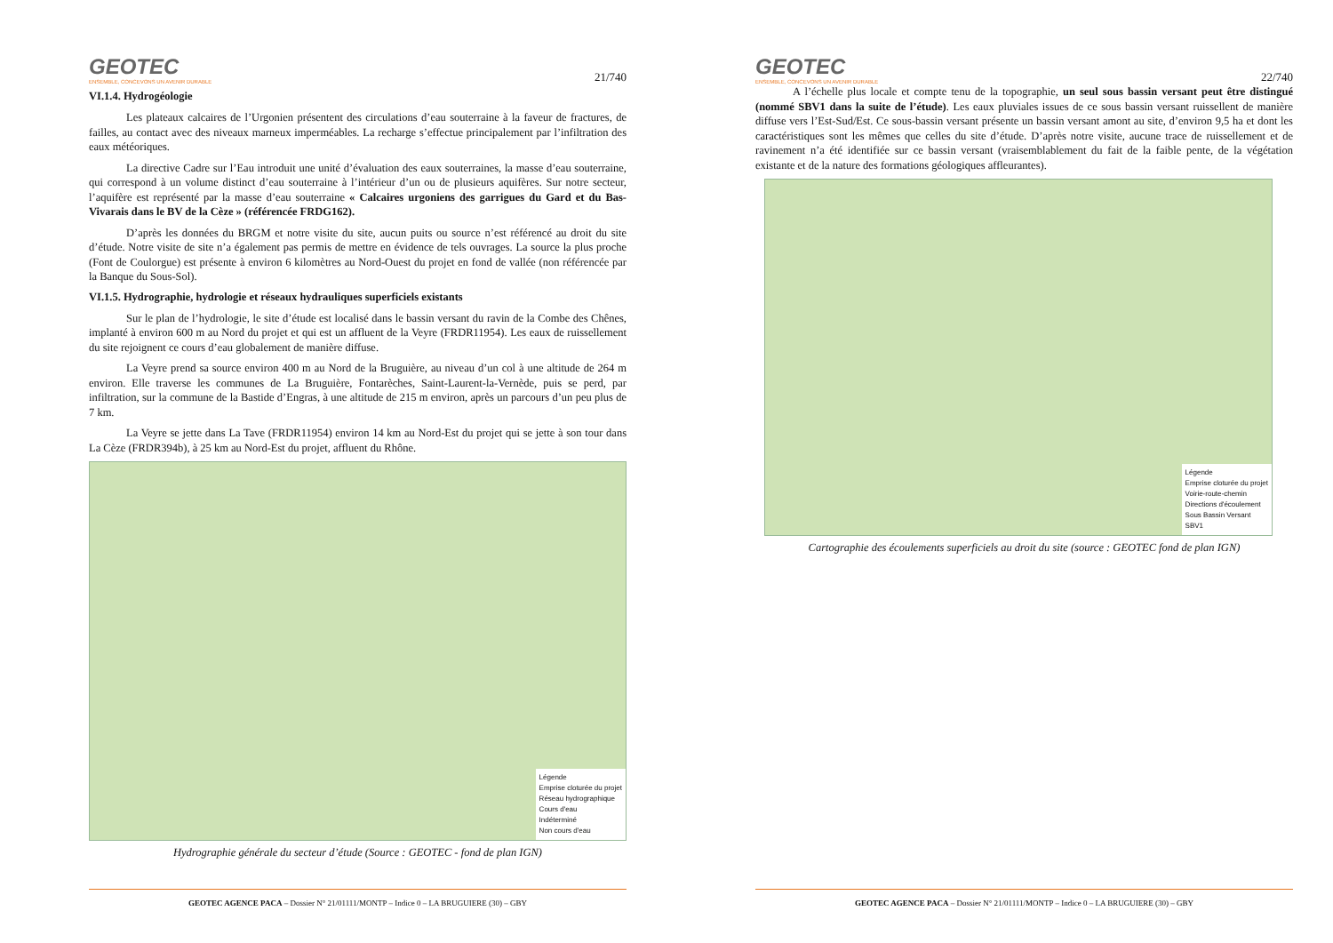GEOTEC
ENSEMBLE, CONCEVONS UN AVENIR DURABLE
21/740
VI.1.4. Hydrogéologie
Les plateaux calcaires de l’Urgonien présentent des circulations d’eau souterraine à la faveur de fractures, de failles, au contact avec des niveaux marneux imperméables. La recharge s’effectue principalement par l’infiltration des eaux météoriques.
La directive Cadre sur l’Eau introduit une unité d’évaluation des eaux souterraines, la masse d’eau souterraine, qui correspond à un volume distinct d’eau souterraine à l’intérieur d’un ou de plusieurs aquifères. Sur notre secteur, l’aquifère est représenté par la masse d’eau souterraine « Calcaires urgoniens des garrigues du Gard et du Bas-Vivarais dans le BV de la Cèze » (référencée FRDG162).
D’après les données du BRGM et notre visite du site, aucun puits ou source n’est référencé au droit du site d’étude. Notre visite de site n’a également pas permis de mettre en évidence de tels ouvrages. La source la plus proche (Font de Coulorgue) est présente à environ 6 kilomètres au Nord-Ouest du projet en fond de vallée (non référencée par la Banque du Sous-Sol).
VI.1.5. Hydrographie, hydrologie et réseaux hydrauliques superficiels existants
Sur le plan de l’hydrologie, le site d’étude est localisé dans le bassin versant du ravin de la Combe des Chênes, implanté à environ 600 m au Nord du projet et qui est un affluent de la Veyre (FRDR11954). Les eaux de ruissellement du site rejoignent ce cours d’eau globalement de manière diffuse.
La Veyre prend sa source environ 400 m au Nord de la Bruguière, au niveau d’un col à une altitude de 264 m environ. Elle traverse les communes de La Bruguière, Fontarèches, Saint-Laurent-la-Vernède, puis se perd, par infiltration, sur la commune de la Bastide d’Engras, à une altitude de 215 m environ, après un parcours d’un peu plus de 7 km.
La Veyre se jette dans La Tave (FRDR11954) environ 14 km au Nord-Est du projet qui se jette à son tour dans La Cèze (FRDR394b), à 25 km au Nord-Est du projet, affluent du Rhône.
Légende
Emprise cloturée du projet
Réseau hydrographique
Cours d'eau
Indéterminé
Non cours d'eau
Hydrographie générale du secteur d’étude (Source : GEOTEC - fond de plan IGN)
GEOTEC AGENCE PACA – Dossier N° 21/01111/MONTP – Indice 0 – LA BRUGUIERE (30) – GBY
GEOTEC
ENSEMBLE, CONCEVONS UN AVENIR DURABLE
22/740
A l’échelle plus locale et compte tenu de la topographie, un seul sous bassin versant peut être distingué (nommé SBV1 dans la suite de l’étude). Les eaux pluviales issues de ce sous bassin versant ruissellent de manière diffuse vers l’Est-Sud/Est. Ce sous-bassin versant présente un bassin versant amont au site, d’environ 9,5 ha et dont les caractéristiques sont les mêmes que celles du site d’étude. D’après notre visite, aucune trace de ruissellement et de ravinement n’a été identifiée sur ce bassin versant (vraisemblablement du fait de la faible pente, de la végétation existante et de la nature des formations géologiques affleurantes).
Légende
Emprise cloturée du projet
Voirie-route-chemin
Directions d'écoulement
Sous Bassin Versant
SBV1
Cartographie des écoulements superficiels au droit du site (source : GEOTEC fond de plan IGN)
GEOTEC AGENCE PACA – Dossier N° 21/01111/MONTP – Indice 0 – LA BRUGUIERE (30) – GBY